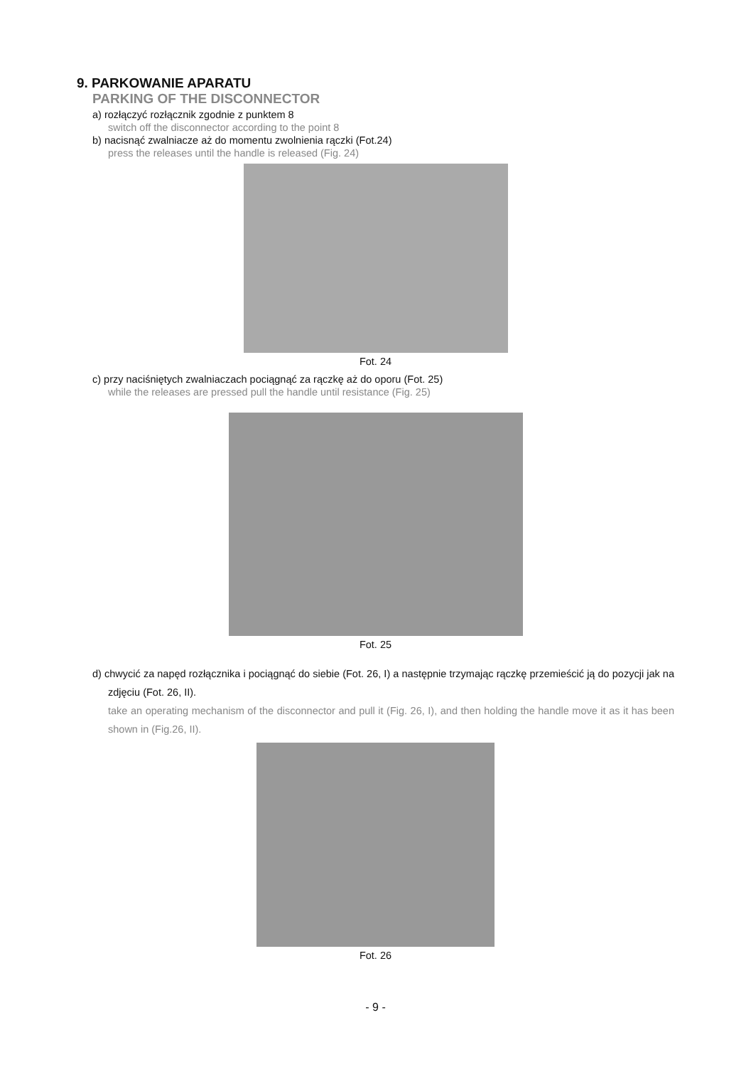9. PARKOWANIE APARATU
PARKING OF THE DISCONNECTOR
a) rozłączyć rozłącznik zgodnie z punktem 8
switch off the disconnector according to the point 8
b) nacisnąć zwalniacze aż do momentu zwolnienia rączki (Fot.24)
press the releases until the handle is released (Fig. 24)
Fot. 24
c) przy naciśniętych zwalniaczach pociągnąć za rączkę aż do oporu (Fot. 25)
while the releases are pressed pull the handle until resistance (Fig. 25)
Fot. 25
d) chwycić za napęd rozłącznika i pociągnąć do siebie (Fot. 26, I) a następnie trzymając rączkę przemieścić ją do pozycji jak na zdjęciu (Fot. 26, II).
take an operating mechanism of the disconnector and pull it (Fig. 26, I), and then holding the handle move it as it has been shown in (Fig.26, II).
Fot. 26
- 9 -